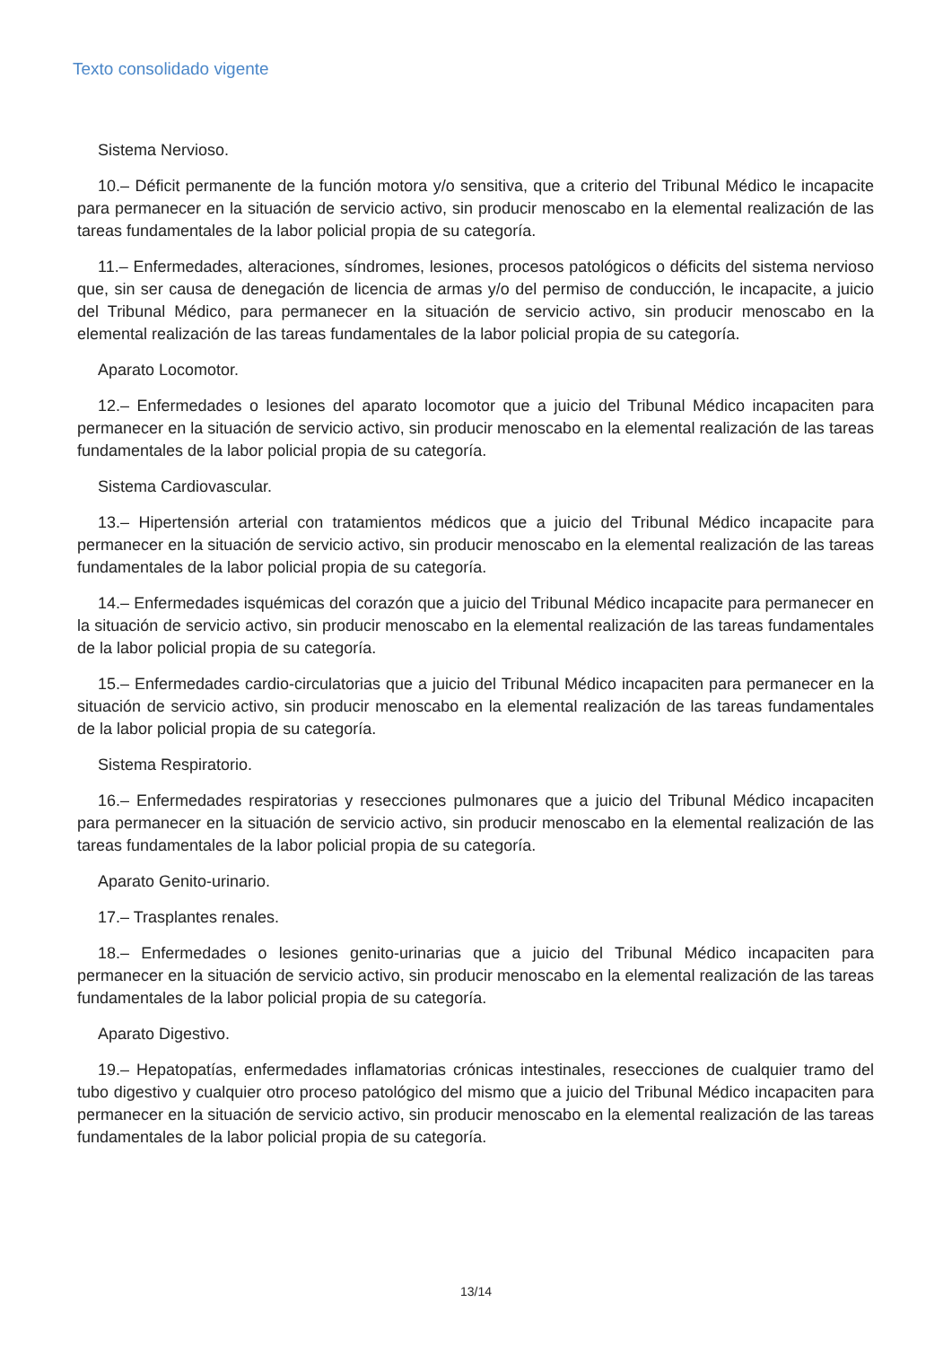Texto consolidado vigente
Sistema Nervioso.
10.– Déficit permanente de la función motora y/o sensitiva, que a criterio del Tribunal Médico le incapacite para permanecer en la situación de servicio activo, sin producir menoscabo en la elemental realización de las tareas fundamentales de la labor policial propia de su categoría.
11.– Enfermedades, alteraciones, síndromes, lesiones, procesos patológicos o déficits del sistema nervioso que, sin ser causa de denegación de licencia de armas y/o del permiso de conducción, le incapacite, a juicio del Tribunal Médico, para permanecer en la situación de servicio activo, sin producir menoscabo en la elemental realización de las tareas fundamentales de la labor policial propia de su categoría.
Aparato Locomotor.
12.– Enfermedades o lesiones del aparato locomotor que a juicio del Tribunal Médico incapaciten para permanecer en la situación de servicio activo, sin producir menoscabo en la elemental realización de las tareas fundamentales de la labor policial propia de su categoría.
Sistema Cardiovascular.
13.– Hipertensión arterial con tratamientos médicos que a juicio del Tribunal Médico incapacite para permanecer en la situación de servicio activo, sin producir menoscabo en la elemental realización de las tareas fundamentales de la labor policial propia de su categoría.
14.– Enfermedades isquémicas del corazón que a juicio del Tribunal Médico incapacite para permanecer en la situación de servicio activo, sin producir menoscabo en la elemental realización de las tareas fundamentales de la labor policial propia de su categoría.
15.– Enfermedades cardio-circulatorias que a juicio del Tribunal Médico incapaciten para permanecer en la situación de servicio activo, sin producir menoscabo en la elemental realización de las tareas fundamentales de la labor policial propia de su categoría.
Sistema Respiratorio.
16.– Enfermedades respiratorias y resecciones pulmonares que a juicio del Tribunal Médico incapaciten para permanecer en la situación de servicio activo, sin producir menoscabo en la elemental realización de las tareas fundamentales de la labor policial propia de su categoría.
Aparato Genito-urinario.
17.– Trasplantes renales.
18.– Enfermedades o lesiones genito-urinarias que a juicio del Tribunal Médico incapaciten para permanecer en la situación de servicio activo, sin producir menoscabo en la elemental realización de las tareas fundamentales de la labor policial propia de su categoría.
Aparato Digestivo.
19.– Hepatopatías, enfermedades inflamatorias crónicas intestinales, resecciones de cualquier tramo del tubo digestivo y cualquier otro proceso patológico del mismo que a juicio del Tribunal Médico incapaciten para permanecer en la situación de servicio activo, sin producir menoscabo en la elemental realización de las tareas fundamentales de la labor policial propia de su categoría.
13/14